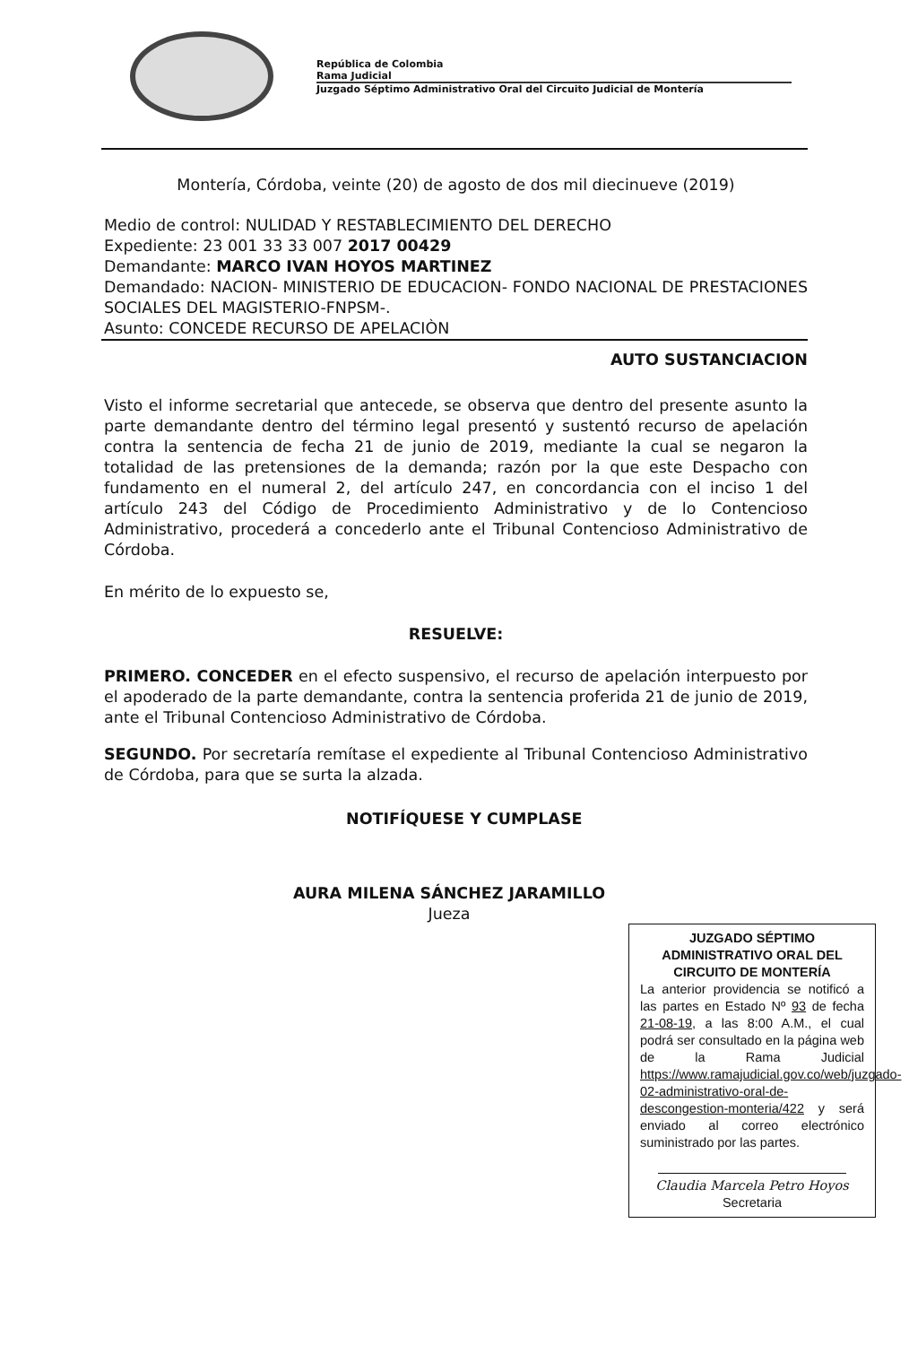República de Colombia
Rama Judicial
Juzgado Séptimo Administrativo Oral del Circuito Judicial de Montería
Montería, Córdoba, veinte (20) de agosto de dos mil diecinueve (2019)
Medio de control: NULIDAD Y RESTABLECIMIENTO DEL DERECHO
Expediente: 23 001 33 33 007 2017 00429
Demandante: MARCO IVAN HOYOS MARTINEZ
Demandado: NACION- MINISTERIO DE EDUCACION- FONDO NACIONAL DE PRESTACIONES SOCIALES DEL MAGISTERIO-FNPSM-.
Asunto: CONCEDE RECURSO DE APELACIÒN
AUTO SUSTANCIACION
Visto el informe secretarial que antecede, se observa que dentro del presente asunto la parte demandante dentro del término legal presentó y sustentó recurso de apelación contra la sentencia de fecha 21 de junio de 2019, mediante la cual se negaron la totalidad de las pretensiones de la demanda; razón por la que este Despacho con fundamento en el numeral 2, del artículo 247, en concordancia con el inciso 1 del artículo 243 del Código de Procedimiento Administrativo y de lo Contencioso Administrativo, procederá a concederlo ante el Tribunal Contencioso Administrativo de Córdoba.
En mérito de lo expuesto se,
RESUELVE:
PRIMERO. CONCEDER en el efecto suspensivo, el recurso de apelación interpuesto por el apoderado de la parte demandante, contra la sentencia proferida 21 de junio de 2019, ante el Tribunal Contencioso Administrativo de Córdoba.
SEGUNDO. Por secretaría remítase el expediente al Tribunal Contencioso Administrativo de Córdoba, para que se surta la alzada.
NOTIFÍQUESE Y CUMPLASE
AURA MILENA SÁNCHEZ JARAMILLO
Jueza
JUZGADO SÉPTIMO ADMINISTRATIVO ORAL DEL CIRCUITO DE MONTERÍA
La anterior providencia se notificó a las partes en Estado Nº 93 de fecha 21-08-19, a las 8:00 A.M., el cual podrá ser consultado en la página web de la Rama Judicial https://www.ramajudicial.gov.co/web/juzgado-02-administrativo-oral-de-descongestion-monteria/422 y será enviado al correo electrónico suministrado por las partes.
Claudia Marcela Petro Hoyos
Secretaria